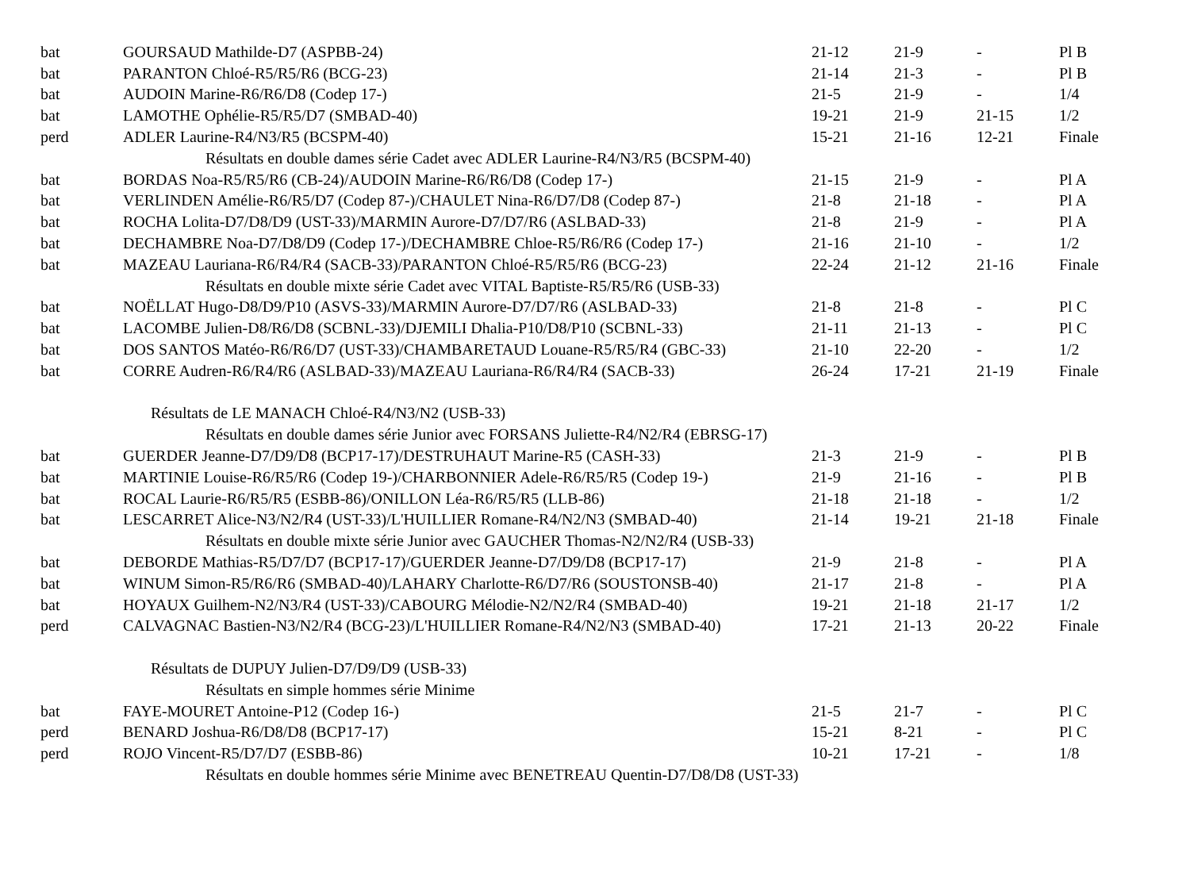| bat | GOURSAUD Mathilde-D7 (ASPBB-24) | 21-12 | 21-9 | - | Pl B |
| bat | PARANTON Chloé-R5/R5/R6 (BCG-23) | 21-14 | 21-3 | - | Pl B |
| bat | AUDOIN Marine-R6/R6/D8 (Codep 17-) | 21-5 | 21-9 | - | 1/4 |
| bat | LAMOTHE Ophélie-R5/R5/D7 (SMBAD-40) | 19-21 | 21-9 | 21-15 | 1/2 |
| perd | ADLER Laurine-R4/N3/R5 (BCSPM-40) | 15-21 | 21-16 | 12-21 | Finale |
| Résultats en double dames série Cadet avec ADLER Laurine-R4/N3/R5 (BCSPM-40) | | | | | |
| bat | BORDAS Noa-R5/R5/R6 (CB-24)/AUDOIN Marine-R6/R6/D8 (Codep 17-) | 21-15 | 21-9 | - | Pl A |
| bat | VERLINDEN Amélie-R6/R5/D7 (Codep 87-)/CHAULET Nina-R6/D7/D8 (Codep 87-) | 21-8 | 21-18 | - | Pl A |
| bat | ROCHA Lolita-D7/D8/D9 (UST-33)/MARMIN Aurore-D7/D7/R6 (ASLBAD-33) | 21-8 | 21-9 | - | Pl A |
| bat | DECHAMBRE Noa-D7/D8/D9 (Codep 17-)/DECHAMBRE Chloe-R5/R6/R6 (Codep 17-) | 21-16 | 21-10 | - | 1/2 |
| bat | MAZEAU Lauriana-R6/R4/R4 (SACB-33)/PARANTON Chloé-R5/R5/R6 (BCG-23) | 22-24 | 21-12 | 21-16 | Finale |
| Résultats en double mixte série Cadet avec VITAL Baptiste-R5/R5/R6 (USB-33) | | | | | |
| bat | NOËLLAT Hugo-D8/D9/P10 (ASVS-33)/MARMIN Aurore-D7/D7/R6 (ASLBAD-33) | 21-8 | 21-8 | - | Pl C |
| bat | LACOMBE Julien-D8/R6/D8 (SCBNL-33)/DJEMILI Dhalia-P10/D8/P10 (SCBNL-33) | 21-11 | 21-13 | - | Pl C |
| bat | DOS SANTOS Matéo-R6/R6/D7 (UST-33)/CHAMBARETAUD Louane-R5/R5/R4 (GBC-33) | 21-10 | 22-20 | - | 1/2 |
| bat | CORRE Audren-R6/R4/R6 (ASLBAD-33)/MAZEAU Lauriana-R6/R4/R4 (SACB-33) | 26-24 | 17-21 | 21-19 | Finale |
| Résultats de LE MANACH Chloé-R4/N3/N2 (USB-33) | | | | | |
| Résultats en double dames série Junior avec FORSANS Juliette-R4/N2/R4 (EBRSG-17) | | | | | |
| bat | GUERDER Jeanne-D7/D9/D8 (BCP17-17)/DESTRUHAUT Marine-R5 (CASH-33) | 21-3 | 21-9 | - | Pl B |
| bat | MARTINIE Louise-R6/R5/R6 (Codep 19-)/CHARBONNIER Adele-R6/R5/R5 (Codep 19-) | 21-9 | 21-16 | - | Pl B |
| bat | ROCAL Laurie-R6/R5/R5 (ESBB-86)/ONILLON Léa-R6/R5/R5 (LLB-86) | 21-18 | 21-18 | - | 1/2 |
| bat | LESCARRET Alice-N3/N2/R4 (UST-33)/L'HUILLIER Romane-R4/N2/N3 (SMBAD-40) | 21-14 | 19-21 | 21-18 | Finale |
| Résultats en double mixte série Junior avec GAUCHER Thomas-N2/N2/R4 (USB-33) | | | | | |
| bat | DEBORDE Mathias-R5/D7/D7 (BCP17-17)/GUERDER Jeanne-D7/D9/D8 (BCP17-17) | 21-9 | 21-8 | - | Pl A |
| bat | WINUM Simon-R5/R6/R6 (SMBAD-40)/LAHARY Charlotte-R6/D7/R6 (SOUSTONSB-40) | 21-17 | 21-8 | - | Pl A |
| bat | HOYAUX Guilhem-N2/N3/R4 (UST-33)/CABOURG Mélodie-N2/N2/R4 (SMBAD-40) | 19-21 | 21-18 | 21-17 | 1/2 |
| perd | CALVAGNAC Bastien-N3/N2/R4 (BCG-23)/L'HUILLIER Romane-R4/N2/N3 (SMBAD-40) | 17-21 | 21-13 | 20-22 | Finale |
| Résultats de DUPUY Julien-D7/D9/D9 (USB-33) | | | | | |
| Résultats en simple hommes série Minime | | | | | |
| bat | FAYE-MOURET Antoine-P12 (Codep 16-) | 21-5 | 21-7 | - | Pl C |
| perd | BENARD Joshua-R6/D8/D8 (BCP17-17) | 15-21 | 8-21 | - | Pl C |
| perd | ROJO Vincent-R5/D7/D7 (ESBB-86) | 10-21 | 17-21 | - | 1/8 |
| Résultats en double hommes série Minime avec BENETREAU Quentin-D7/D8/D8 (UST-33) | | | | | |